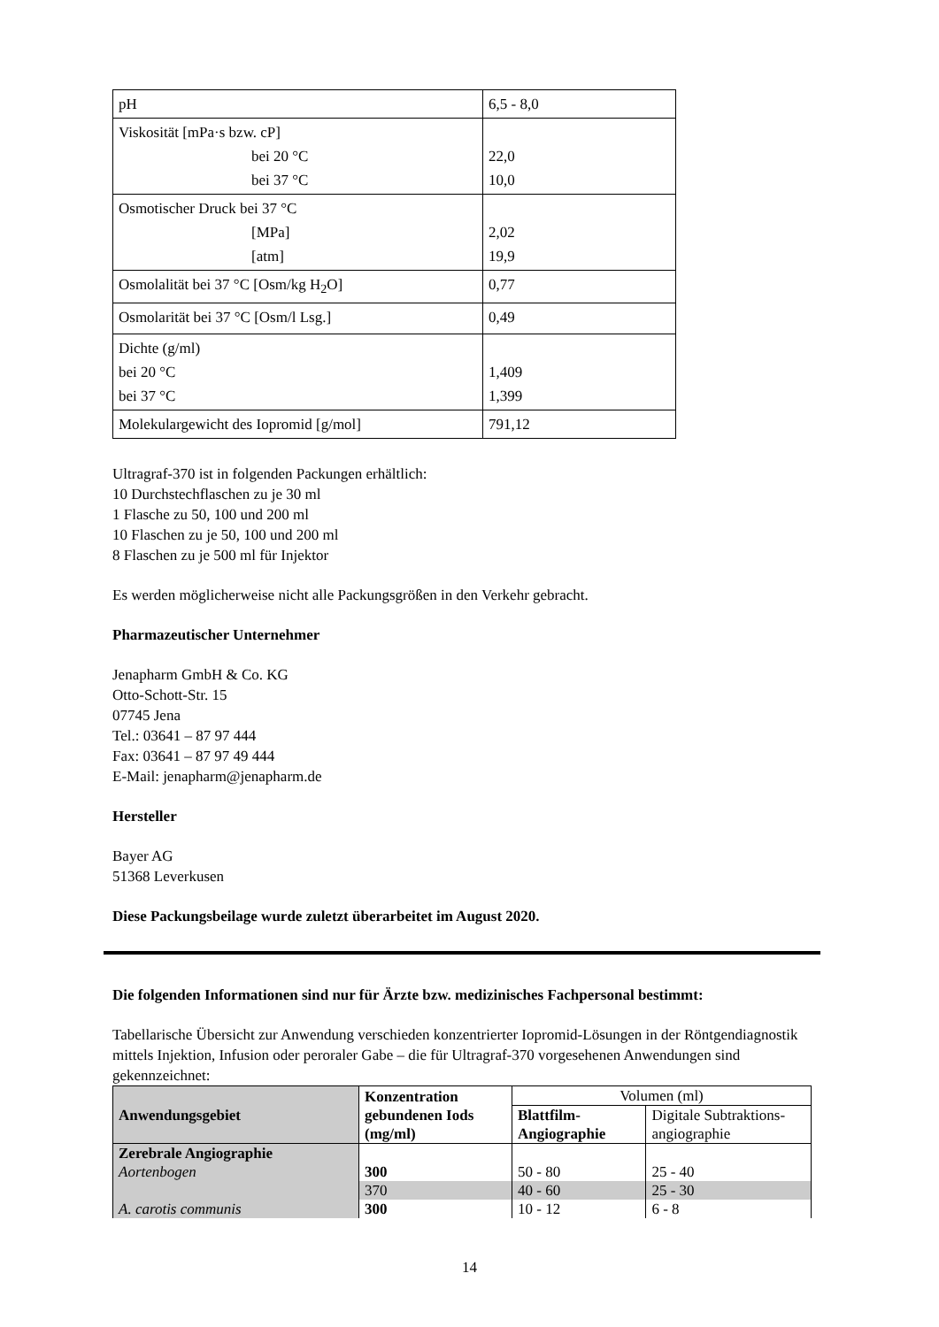| pH | 6,5 - 8,0 |
| Viskosität [mPa·s bzw. cP] bei 20 °C bei 37 °C | 22,0 10,0 |
| Osmotischer Druck bei 37 °C [MPa] [atm] | 2,02 19,9 |
| Osmolalität bei 37 °C [Osm/kg H<sub>2</sub>O] | 0,77 |
| Osmolarität bei 37 °C [Osm/l Lsg.] | 0,49 |
| Dichte (g/ml) bei 20 °C bei 37 °C | 1,409 1,399 |
| Molekulargewicht des Iopromid [g/mol] | 791,12 |
Ultragraf-370 ist in folgenden Packungen erhältlich:
10 Durchstechflaschen zu je 30 ml
1 Flasche zu 50, 100 und 200 ml
10 Flaschen zu je 50, 100 und 200 ml
8 Flaschen zu je 500 ml für Injektor
Es werden möglicherweise nicht alle Packungsgrößen in den Verkehr gebracht.
Pharmazeutischer Unternehmer
Jenapharm GmbH & Co. KG
Otto-Schott-Str. 15
07745 Jena
Tel.: 03641 – 87 97 444
Fax: 03641 – 87 97 49 444
E-Mail: jenapharm@jenapharm.de
Hersteller
Bayer AG
51368 Leverkusen
Diese Packungsbeilage wurde zuletzt überarbeitet im August 2020.
Die folgenden Informationen sind nur für Ärzte bzw. medizinisches Fachpersonal bestimmt:
Tabellarische Übersicht zur Anwendung verschieden konzentrierter Iopromid-Lösungen in der Röntgendiagnostik mittels Injektion, Infusion oder peroraler Gabe – die für Ultragraf-370 vorgesehenen Anwendungen sind gekennzeichnet:
| Anwendungsgebiet | Konzentration gebundenen Iods (mg/ml) | Volumen (ml) | |
| --- | --- | --- | --- |
| | | Blattfilm-Angiographie | Digitale Subtraktions-angiographie |
| Zerebrale Angiographie | | | |
| Aortenbogen | 300 | 50 - 80 | 25 - 40 |
| | 370 | 40 - 60 | 25 - 30 |
| A. carotis communis | 300 | 10 - 12 | 6 - 8 |
14